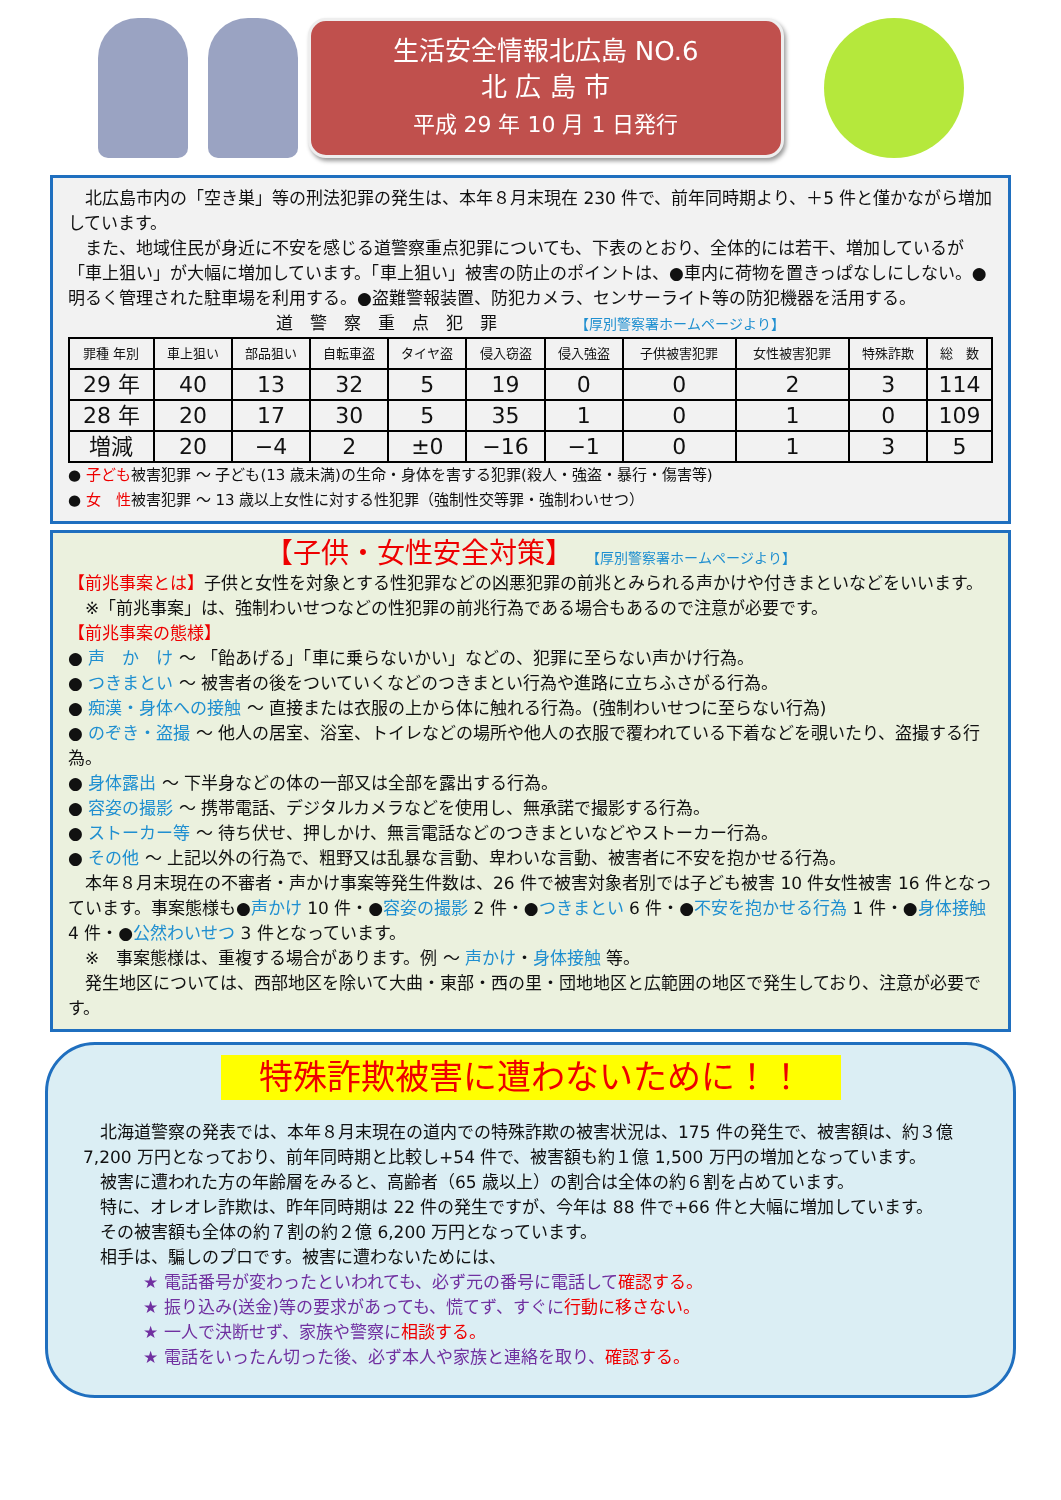生活安全情報北広島 NO.6
北 広 島 市
平成 29 年 10 月 1 日発行
　北広島市内の「空き巣」等の刑法犯罪の発生は、本年８月末現在 230 件で、前年同時期より、＋5 件と僅かながら増加しています。
　また、地域住民が身近に不安を感じる道警察重点犯罪についても、下表のとおり、全体的には若干、増加しているが「車上狙い」が大幅に増加しています。「車上狙い」被害の防止のポイントは、●車内に荷物を置きっぱなしにしない。●明るく管理された駐車場を利用する。●盗難警報装置、防犯カメラ、センサーライト等の防犯機器を活用する。
道　警　察　重　点　犯　罪　　　　　【厚別警察署ホームページより】
| 罪種 年別 | 車上狙い | 部品狙い | 自転車盗 | タイヤ盗 | 侵入窃盗 | 侵入強盗 | 子供被害犯罪 | 女性被害犯罪 | 特殊詐欺 | 総 数 |
| --- | --- | --- | --- | --- | --- | --- | --- | --- | --- | --- |
| 29 年 | 40 | 13 | 32 | 5 | 19 | 0 | 0 | 2 | 3 | 114 |
| 28 年 | 20 | 17 | 30 | 5 | 35 | 1 | 0 | 1 | 0 | 109 |
| 増減 | 20 | −4 | 2 | ±0 | −16 | −1 | 0 | 1 | 3 | 5 |
● 子ども被害犯罪 ～ 子ども(13 歳未満)の生命・身体を害する犯罪(殺人・強盗・暴行・傷害等)
● 女　性被害犯罪 ～ 13 歳以上女性に対する性犯罪（強制性交等罪・強制わいせつ）
【子供・女性安全対策】　　【厚別警察署ホームページより】
【前兆事案とは】子供と女性を対象とする性犯罪などの凶悪犯罪の前兆とみられる声かけや付きまといなどをいいます。
　※「前兆事案」は、強制わいせつなどの性犯罪の前兆行為である場合もあるので注意が必要です。
【前兆事案の態様】
● 声　か　け ～ 「飴あげる」「車に乗らないかい」などの、犯罪に至らない声かけ行為。
● つきまとい ～ 被害者の後をついていくなどのつきまとい行為や進路に立ちふさがる行為。
● 痴漢・身体への接触 ～ 直接または衣服の上から体に触れる行為。(強制わいせつに至らない行為)
● のぞき・盗撮 ～ 他人の居室、浴室、トイレなどの場所や他人の衣服で覆われている下着などを覗いたり、盗撮する行為。
● 身体露出 ～ 下半身などの体の一部又は全部を露出する行為。
● 容姿の撮影 ～ 携帯電話、デジタルカメラなどを使用し、無承諾で撮影する行為。
● ストーカー等 ～ 待ち伏せ、押しかけ、無言電話などのつきまといなどやストーカー行為。
● その他 ～ 上記以外の行為で、粗野又は乱暴な言動、卑わいな言動、被害者に不安を抱かせる行為。
　本年８月末現在の不審者・声かけ事案等発生件数は、26 件で被害対象者別では子ども被害 10 件女性被害 16 件となっています。事案態様も●声かけ 10 件・●容姿の撮影 2 件・●つきまとい 6 件・●不安を抱かせる行為 1 件・●身体接触 4 件・●公然わいせつ 3 件となっています。
　※　事案態様は、重複する場合があります。例 ～ 声かけ・身体接触 等。
　発生地区については、西部地区を除いて大曲・東部・西の里・団地地区と広範囲の地区で発生しており、注意が必要です。
特殊詐欺被害に遭わないために！！
　北海道警察の発表では、本年８月末現在の道内での特殊詐欺の被害状況は、175 件の発生で、被害額は、約３億 7,200 万円となっており、前年同時期と比較し+54 件で、被害額も約１億 1,500 万円の増加となっています。
　被害に遭われた方の年齢層をみると、高齢者（65 歳以上）の割合は全体の約６割を占めています。
　特に、オレオレ詐欺は、昨年同時期は 22 件の発生ですが、今年は 88 件で+66 件と大幅に増加しています。
　その被害額も全体の約７割の約２億 6,200 万円となっています。
　相手は、騙しのプロです。被害に遭わないためには、
★ 電話番号が変わったといわれても、必ず元の番号に電話して確認する。
★ 振り込み(送金)等の要求があっても、慌てず、すぐに行動に移さない。
★ 一人で決断せず、家族や警察に相談する。
★ 電話をいったん切った後、必ず本人や家族と連絡を取り、確認する。